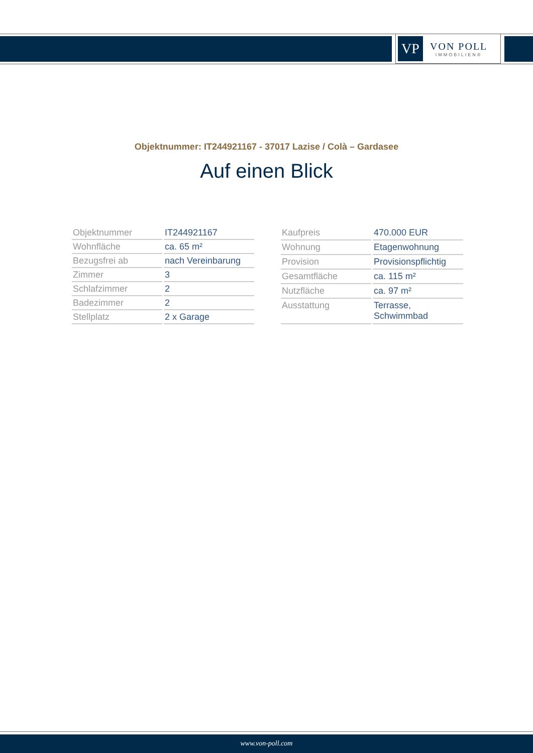VP
VON POLL
IMMOBILIEN®
Objektnummer: IT244921167 - 37017 Lazise / Colà – Gardasee
Auf einen Blick
| Objektnummer | IT244921167 |
| Wohnfläche | ca. 65 m² |
| Bezugsfrei ab | nach Vereinbarung |
| Zimmer | 3 |
| Schlafzimmer | 2 |
| Badezimmer | 2 |
| Stellplatz | 2 x Garage |
| Kaufpreis | 470.000 EUR |
| Wohnung | Etagenwohnung |
| Provision | Provisionspflichtig |
| Gesamtfläche | ca. 115 m² |
| Nutzfläche | ca. 97 m² |
| Ausstattung | Terrasse, Schwimmbad |
www.von-poll.com